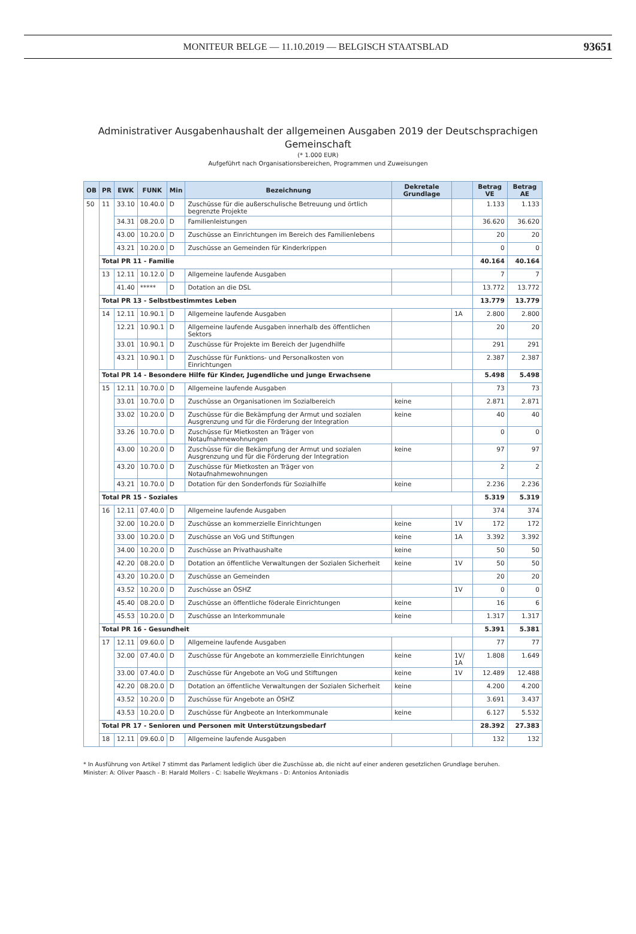MONITEUR BELGE — 11.10.2019 — BELGISCH STAATSBLAD
93651
Administrativer Ausgabenhaushalt der allgemeinen Ausgaben 2019 der Deutschsprachigen
Gemeinschaft
(* 1.000 EUR)
Aufgeführt nach Organisationsbereichen, Programmen und Zuweisungen
| OB | PR | EWK | FUNK | Min | Bezeichnung | Dekretale Grundlage | | Betrag VE | Betrag AE |
| --- | --- | --- | --- | --- | --- | --- | --- | --- | --- |
| 50 | 11 | 33.10 | 10.40.0 | D | Zuschüsse für die außerschulische Betreuung und örtlich begrenzte Projekte | | | 1.133 | 1.133 |
| | | 34.31 | 08.20.0 | D | Familienleistungen | | | 36.620 | 36.620 |
| | | 43.00 | 10.20.0 | D | Zuschüsse an Einrichtungen im Bereich des Familienlebens | | | 20 | 20 |
| | | 43.21 | 10.20.0 | D | Zuschüsse an Gemeinden für Kinderkrippen | | | 0 | 0 |
| | Total PR 11 - Familie | | | | | | | 40.164 | 40.164 |
| | 13 | 12.11 | 10.12.0 | D | Allgemeine laufende Ausgaben | | | 7 | 7 |
| | | 41.40 | ***** | D | Dotation an die DSL | | | 13.772 | 13.772 |
| | Total PR 13 - Selbstbestimmtes Leben | | | | | | | 13.779 | 13.779 |
| | 14 | 12.11 | 10.90.1 | D | Allgemeine laufende Ausgaben | | 1A | 2.800 | 2.800 |
| | | 12.21 | 10.90.1 | D | Allgemeine laufende Ausgaben innerhalb des öffentlichen Sektors | | | 20 | 20 |
| | | 33.01 | 10.90.1 | D | Zuschüsse für Projekte im Bereich der Jugendhilfe | | | 291 | 291 |
| | | 43.21 | 10.90.1 | D | Zuschüsse für Funktions- und Personalkosten von Einrichtungen | | | 2.387 | 2.387 |
| | Total PR 14 - Besondere Hilfe für Kinder, Jugendliche und junge Erwachsene | | | | | | | 5.498 | 5.498 |
| | 15 | 12.11 | 10.70.0 | D | Allgemeine laufende Ausgaben | | | 73 | 73 |
| | | 33.01 | 10.70.0 | D | Zuschüsse an Organisationen im Sozialbereich | keine | | 2.871 | 2.871 |
| | | 33.02 | 10.20.0 | D | Zuschüsse für die Bekämpfung der Armut und sozialen Ausgrenzung und für die Förderung der Integration | keine | | 40 | 40 |
| | | 33.26 | 10.70.0 | D | Zuschüsse für Mietkosten an Träger von Notaufnahmewohnungen | | | 0 | 0 |
| | | 43.00 | 10.20.0 | D | Zuschüsse für die Bekämpfung der Armut und sozialen Ausgrenzung und für die Förderung der Integration | keine | | 97 | 97 |
| | | 43.20 | 10.70.0 | D | Zuschüsse für Mietkosten an Träger von Notaufnahmewohnungen | | | 2 | 2 |
| | | 43.21 | 10.70.0 | D | Dotation für den Sonderfonds für Sozialhilfe | keine | | 2.236 | 2.236 |
| | Total PR 15 - Soziales | | | | | | | 5.319 | 5.319 |
| | 16 | 12.11 | 07.40.0 | D | Allgemeine laufende Ausgaben | | | 374 | 374 |
| | | 32.00 | 10.20.0 | D | Zuschüsse an kommerzielle Einrichtungen | keine | 1V | 172 | 172 |
| | | 33.00 | 10.20.0 | D | Zuschüsse an VoG und Stiftungen | keine | 1A | 3.392 | 3.392 |
| | | 34.00 | 10.20.0 | D | Zuschüsse an Privathaushalte | keine | | 50 | 50 |
| | | 42.20 | 08.20.0 | D | Dotation an öffentliche Verwaltungen der Sozialen Sicherheit | keine | 1V | 50 | 50 |
| | | 43.20 | 10.20.0 | D | Zuschüsse an Gemeinden | | | 20 | 20 |
| | | 43.52 | 10.20.0 | D | Zuschüsse an ÖSHZ | | 1V | 0 | 0 |
| | | 45.40 | 08.20.0 | D | Zuschüsse an öffentliche föderale Einrichtungen | keine | | 16 | 6 |
| | | 45.53 | 10.20.0 | D | Zuschüsse an Interkommunale | keine | | 1.317 | 1.317 |
| | Total PR 16 - Gesundheit | | | | | | | 5.391 | 5.381 |
| | 17 | 12.11 | 09.60.0 | D | Allgemeine laufende Ausgaben | | | 77 | 77 |
| | | 32.00 | 07.40.0 | D | Zuschüsse für Angebote an kommerzielle Einrichtungen | keine | 1V/ 1A | 1.808 | 1.649 |
| | | 33.00 | 07.40.0 | D | Zuschüsse für Angebote an VoG und Stiftungen | keine | 1V | 12.489 | 12.488 |
| | | 42.20 | 08.20.0 | D | Dotation an öffentliche Verwaltungen der Sozialen Sicherheit | keine | | 4.200 | 4.200 |
| | | 43.52 | 10.20.0 | D | Zuschüsse für Angebote an ÖSHZ | | | 3.691 | 3.437 |
| | | 43.53 | 10.20.0 | D | Zuschüsse für Angbeote an Interkommunale | keine | | 6.127 | 5.532 |
| | Total PR 17 - Senioren und Personen mit Unterstützungsbedarf | | | | | | | 28.392 | 27.383 |
| | 18 | 12.11 | 09.60.0 | D | Allgemeine laufende Ausgaben | | | 132 | 132 |
* In Ausführung von Artikel 7 stimmt das Parlament lediglich über die Zuschüsse ab, die nicht auf einer anderen gesetzlichen Grundlage beruhen.
Minister: A: Oliver Paasch - B: Harald Mollers - C: Isabelle Weykmans - D: Antonios Antoniadis